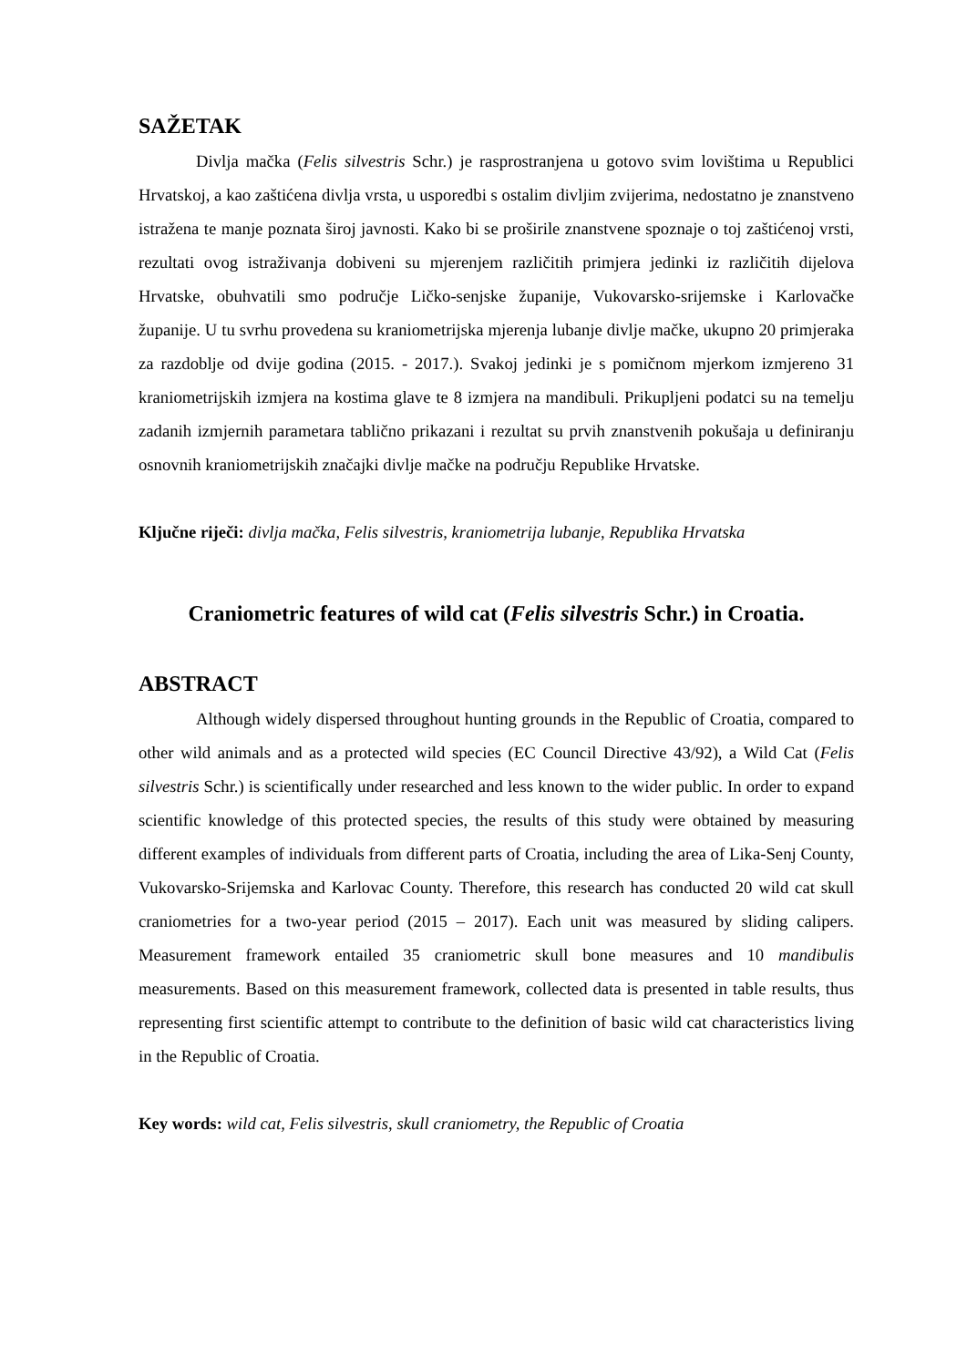SAŽETAK
Divlja mačka (Felis silvestris Schr.) je rasprostranjena u gotovo svim lovištima u Republici Hrvatskoj, a kao zaštićena divlja vrsta, u usporedbi s ostalim divljim zvijerima, nedostatno je znanstveno istražena te manje poznata široj javnosti. Kako bi se proširile znanstvene spoznaje o toj zaštićenoj vrsti, rezultati ovog istraživanja dobiveni su mjerenjem različitih primjera jedinki iz različitih dijelova Hrvatske, obuhvatili smo područje Ličko-senjske županije, Vukovarsko-srijemske i Karlovačke županije. U tu svrhu provedena su kraniometrijska mjerenja lubanje divlje mačke, ukupno 20 primjeraka za razdoblje od dvije godina (2015. - 2017.). Svakoj jedinki je s pomičnom mjerkom izmjereno 31 kraniometrijskih izmjera na kostima glave te 8 izmjera na mandibuli. Prikupljeni podatci su na temelju zadanih izmjernih parametara tablično prikazani i rezultat su prvih znanstvenih pokušaja u definiranju osnovnih kraniometrijskih značajki divlje mačke na području Republike Hrvatske.
Ključne riječi: divlja mačka, Felis silvestris, kraniometrija lubanje, Republika Hrvatska
Craniometric features of wild cat (Felis silvestris Schr.) in Croatia.
ABSTRACT
Although widely dispersed throughout hunting grounds in the Republic of Croatia, compared to other wild animals and as a protected wild species (EC Council Directive 43/92), a Wild Cat (Felis silvestris Schr.) is scientifically under researched and less known to the wider public. In order to expand scientific knowledge of this protected species, the results of this study were obtained by measuring different examples of individuals from different parts of Croatia, including the area of Lika-Senj County, Vukovarsko-Srijemska and Karlovac County. Therefore, this research has conducted 20 wild cat skull craniometries for a two-year period (2015 – 2017). Each unit was measured by sliding calipers. Measurement framework entailed 35 craniometric skull bone measures and 10 mandibulis measurements. Based on this measurement framework, collected data is presented in table results, thus representing first scientific attempt to contribute to the definition of basic wild cat characteristics living in the Republic of Croatia.
Key words: wild cat, Felis silvestris, skull craniometry, the Republic of Croatia